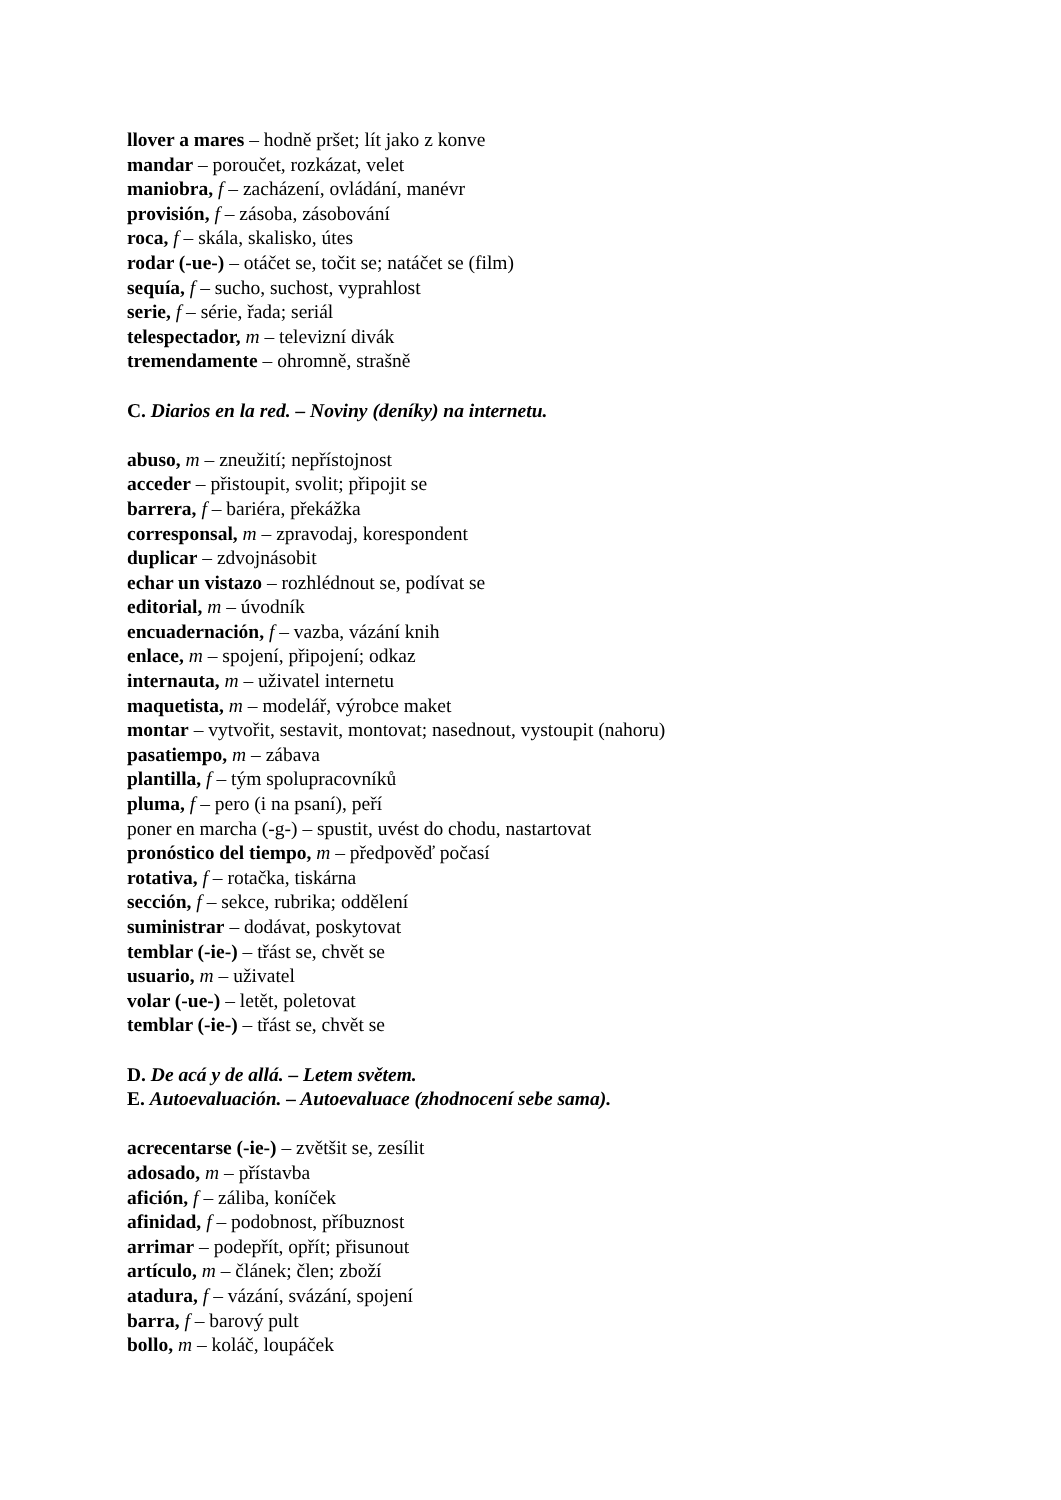llover a mares – hodně pršet; lít jako z konve
mandar – poroučet, rozkázat, velet
maniobra, f – zacházení, ovládání, manévr
provisión, f – zásoba, zásobování
roca, f – skála, skalisko, útes
rodar (-ue-) – otáčet se, točit se; natáčet se (film)
sequía, f – sucho, suchost, vyprahlost
serie, f – série, řada; seriál
telespectador, m – televizní divák
tremendamente – ohromně, strašně
C. Diarios en la red. – Noviny (deníky) na internetu.
abuso, m – zneužití; nepřístojnost
acceder – přistoupit, svolit; připojit se
barrera, f – bariéra, překážka
corresponsal, m – zpravodaj, korespondent
duplicar – zdvojnásobit
echar un vistazo – rozhlédnout se, podívat se
editorial, m – úvodník
encuadernación, f – vazba, vázání knih
enlace, m – spojení, připojení; odkaz
internauta, m – uživatel internetu
maquetista, m – modelář, výrobce maket
montar – vytvořit, sestavit, montovat; nasednout, vystoupit (nahoru)
pasatiempo, m – zábava
plantilla, f – tým spolupracovníků
pluma, f – pero (i na psaní), peří
poner en marcha (-g-) – spustit, uvést do chodu, nastartovat
pronóstico del tiempo, m – předpověď počasí
rotativa, f – rotačka, tiskárna
sección, f – sekce, rubrika; oddělení
suministrar – dodávat, poskytovat
temblar (-ie-) – třást se, chvět se
usuario, m – uživatel
volar (-ue-) – letět, poletovat
temblar (-ie-) – třást se, chvět se
D. De acá y de allá. – Letem světem.
E. Autoevaluación. – Autoevaluace (zhodnocení sebe sama).
acrecentarse (-ie-) – zvětšit se, zesílit
adosado, m – přístavba
afición, f – záliba, koníček
afinidad, f – podobnost, příbuznost
arrimar – podepřít, opřít; přisunout
artículo, m – článek; člen; zboží
atadura, f – vázání, svázání, spojení
barra, f – barový pult
bollo, m – koláč, loupáček